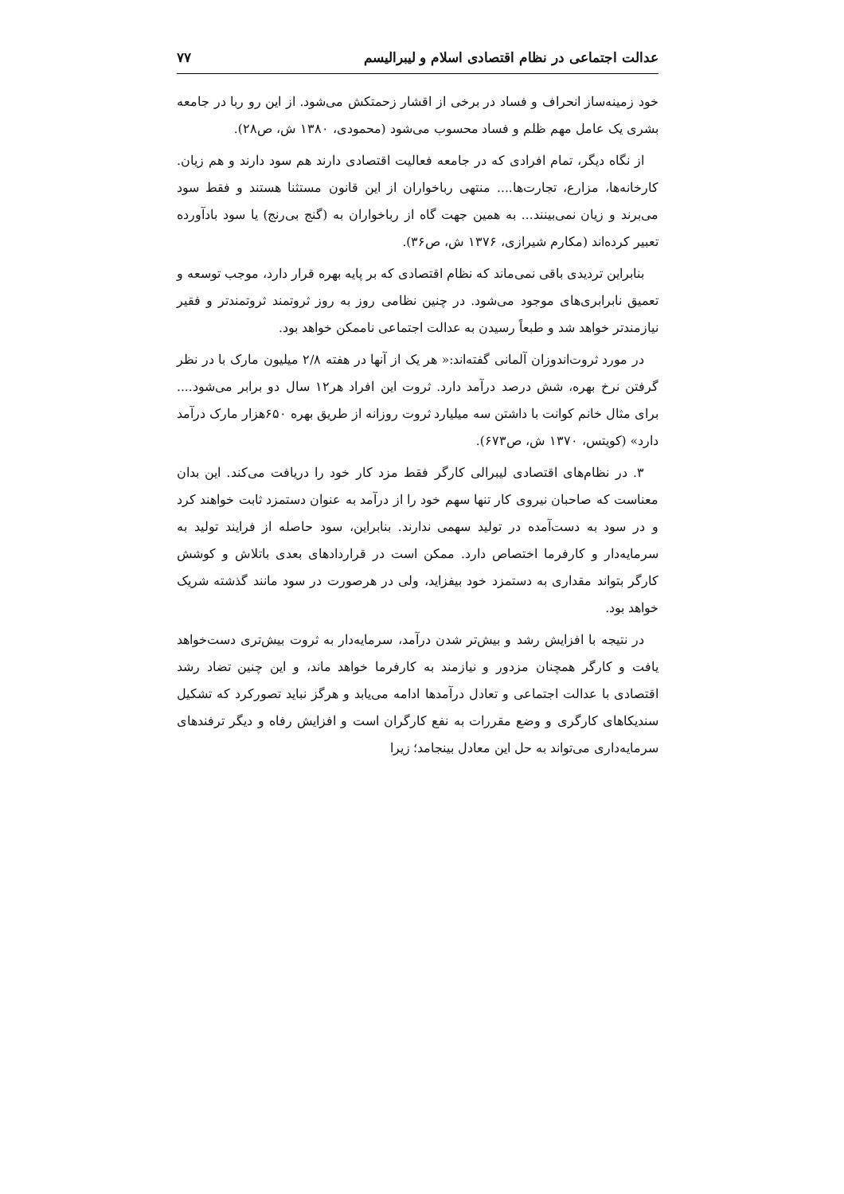عدالت اجتماعی در نظام اقتصادی اسلام و لیبرالیسم ۷۷
خود زمینه‌ساز انحراف و فساد در برخی از اقشار زحمتکش می‌شود. از این رو ربا در جامعه بشری یک عامل مهم ظلم و فساد محسوب می‌شود (محمودی، ۱۳۸۰ ش، ص۲۸).
از نگاه دیگر، تمام افرادی که در جامعه فعالیت اقتصادی دارند هم سود دارند و هم زیان. کارخانه‌ها، مزارع، تجارت‌ها.... منتهی رباخواران از این قانون مستثنا هستند و فقط سود می‌برند و زیان نمی‌بینند... به همین جهت گاه از رباخواران به (گنج بی‌رنج) یا سود بادآورده تعبیر کرده‌اند (مکارم شیرازی، ۱۳۷۶ ش، ص۳۶).
بنابراین تردیدی باقی نمی‌ماند که نظام اقتصادی که بر پایه بهره قرار دارد، موجب توسعه و تعمیق نابرابری‌های موجود می‌شود. در چنین نظامی روز به روز ثروتمند ثروتمندتر و فقیر نیازمندتر خواهد شد و طبعاً رسیدن به عدالت اجتماعی ناممکن خواهد بود.
در مورد ثروت‌اندوزان آلمانی گفته‌اند:« هر یک از آنها در هفته ۲/۸ میلیون مارک با در نظر گرفتن نرخ بهره، شش درصد درآمد دارد. ثروت این افراد هر۱۲ سال دو برابر می‌شود.... برای مثال خانم کوانت با داشتن سه میلیارد ثروت روزانه از طریق بهره ۶۵۰هزار مارک درآمد دارد» (کویتس، ۱۳۷۰ ش، ص۶۷۳).
۳. در نظام‌های اقتصادی لیبرالی کارگر فقط مزد کار خود را دریافت می‌کند. این بدان معناست که صاحبان نیروی کار تنها سهم خود را از درآمد به عنوان دستمزد ثابت خواهند کرد و در سود به دست‌آمده در تولید سهمی ندارند. بنابراین، سود حاصله از فرایند تولید به سرمایه‌دار و کارفرما اختصاص دارد. ممکن است در قراردادهای بعدی با‌تلاش و کوشش کارگر بتواند مقداری به دستمزد خود بیفزاید، ولی در هرصورت در سود مانند گذشته شریک خواهد بود.
در نتیجه با افزایش رشد و بیش‌تر شدن درآمد، سرمایه‌دار به ثروت بیش‌تری دست‌خواهد یافت و کارگر همچنان مزدور و نیازمند به کارفرما خواهد ماند، و این چنین تضاد رشد اقتصادی با عدالت اجتماعی و تعادل درآمدها ادامه می‌یابد و هرگز نباید تصورکرد که تشکیل سندیکاهای کارگری و وضع مقررات به نفع کارگران است و افزایش رفاه و دیگر ترفندهای سرمایه‌داری می‌تواند به حل این معادل بینجامد؛ زیرا